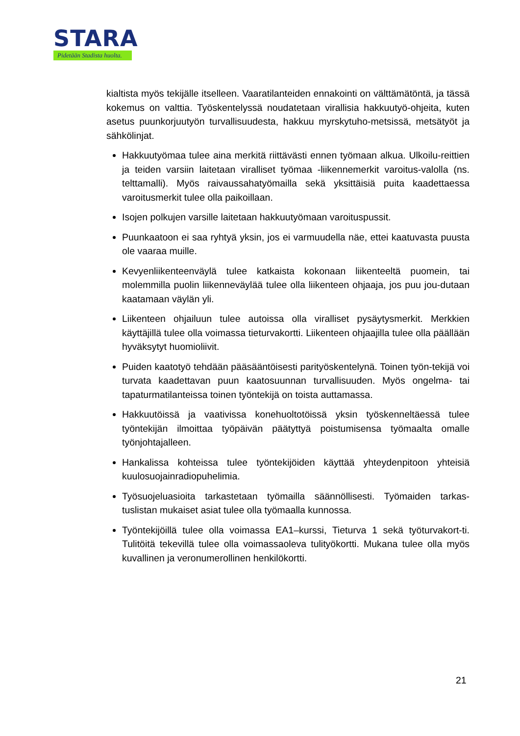STARA
Pidetään Stadista huolta.
kialtista myös tekijälle itselleen. Vaaratilanteiden ennakointi on välttämätöntä, ja tässä kokemus on valttia. Työskentelyssä noudatetaan virallisia hakkuutyö-ohjeita, kuten asetus puunkorjuutyön turvallisuudesta, hakkuu myrskytuho-metsissä, metsätyöt ja sähkölinjat.
Hakkuutyömaa tulee aina merkitä riittävästi ennen työmaan alkua. Ulkoilu-reittien ja teiden varsiin laitetaan viralliset työmaa -liikennemerkit varoitus-valolla (ns. telttamalli). Myös raivaussahatyömailla sekä yksittäisiä puita kaadettaessa varoitusmerkit tulee olla paikoillaan.
Isojen polkujen varsille laitetaan hakkuutyömaan varoituspussit.
Puunkaatoon ei saa ryhtyä yksin, jos ei varmuudella näe, ettei kaatuvasta puusta ole vaaraa muille.
Kevyenliikenteenväylä tulee katkaista kokonaan liikenteeltä puomein, tai molemmilla puolin liikenneväylää tulee olla liikenteen ohjaaja, jos puu jou-dutaan kaatamaan väylän yli.
Liikenteen ohjailuun tulee autoissa olla viralliset pysäytysmerkit. Merkkien käyttäjillä tulee olla voimassa tieturvakortti. Liikenteen ohjaajilla tulee olla päällään hyväksytyt huomioliivit.
Puiden kaatotyö tehdään pääsääntöisesti parityöskentelynä. Toinen työn-tekijä voi turvata kaadettavan puun kaatosuunnan turvallisuuden. Myös ongelma- tai tapaturmatilanteissa toinen työntekijä on toista auttamassa.
Hakkuutöissä ja vaativissa konehuoltotöissä yksin työskenneltäessä tulee työntekijän ilmoittaa työpäivän päätyttyä poistumisensa työmaalta omalle työnjohtajalleen.
Hankalissa kohteissa tulee työntekijöiden käyttää yhteydenpitoon yhteisiä kuulosuojainradiopuhelimia.
Työsuojeluasioita tarkastetaan työmailla säännöllisesti. Työmaiden tarkas-tuslistan mukaiset asiat tulee olla työmaalla kunnossa.
Työntekijöillä tulee olla voimassa EA1–kurssi, Tieturva 1 sekä työturvakort-ti. Tulitöitä tekevillä tulee olla voimassaoleva tulityökortti. Mukana tulee olla myös kuvallinen ja veronumerollinen henkilökortti.
21